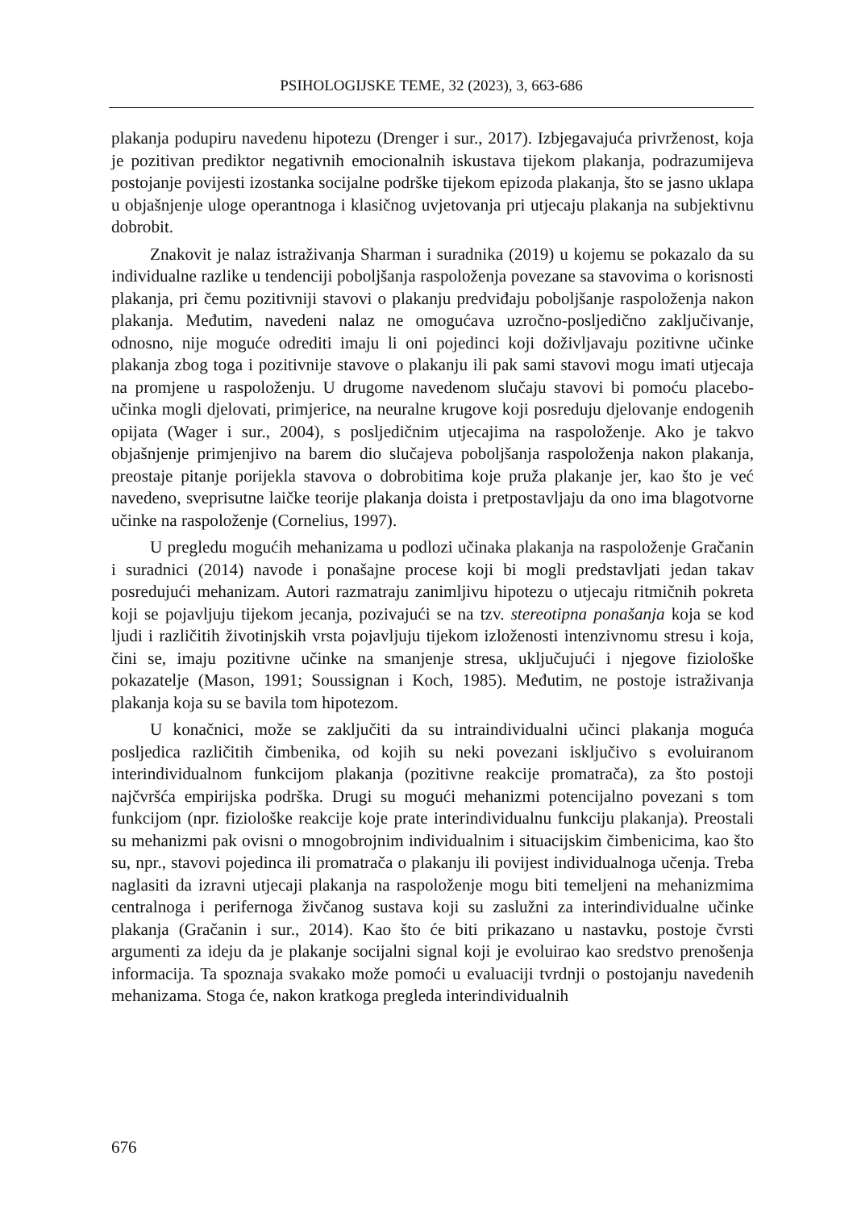PSIHOLOGIJSKE TEME, 32 (2023), 3, 663-686
plakanja podupiru navedenu hipotezu (Drenger i sur., 2017). Izbjegavajuća privrženost, koja je pozitivan prediktor negativnih emocionalnih iskustava tijekom plakanja, podrazumijeva postojanje povijesti izostanka socijalne podrške tijekom epizoda plakanja, što se jasno uklapa u objašnjenje uloge operantnoga i klasičnog uvjetovanja pri utjecaju plakanja na subjektivnu dobrobit.
Znakovit je nalaz istraživanja Sharman i suradnika (2019) u kojemu se pokazalo da su individualne razlike u tendenciji poboljšanja raspoloženja povezane sa stavovima o korisnosti plakanja, pri čemu pozitivniji stavovi o plakanju predviđaju poboljšanje raspoloženja nakon plakanja. Međutim, navedeni nalaz ne omogućava uzročno-posljedično zaključivanje, odnosno, nije moguće odrediti imaju li oni pojedinci koji doživljavaju pozitivne učinke plakanja zbog toga i pozitivnije stavove o plakanju ili pak sami stavovi mogu imati utjecaja na promjene u raspoloženju. U drugome navedenom slučaju stavovi bi pomoću placebo-učinka mogli djelovati, primjerice, na neuralne krugove koji posreduju djelovanje endogenih opijata (Wager i sur., 2004), s posljedičnim utjecajima na raspoloženje. Ako je takvo objašnjenje primjenjivo na barem dio slučajeva poboljšanja raspoloženja nakon plakanja, preostaje pitanje porijekla stavova o dobrobitima koje pruža plakanje jer, kao što je već navedeno, sveprisutne laičke teorije plakanja doista i pretpostavljaju da ono ima blagotvorne učinke na raspoloženje (Cornelius, 1997).
U pregledu mogućih mehanizama u podlozi učinaka plakanja na raspoloženje Gračanin i suradnici (2014) navode i ponašajne procese koji bi mogli predstavljati jedan takav posredujući mehanizam. Autori razmatraju zanimljivu hipotezu o utjecaju ritmičnih pokreta koji se pojavljuju tijekom jecanja, pozivajući se na tzv. stereotipna ponašanja koja se kod ljudi i različitih životinjskih vrsta pojavljuju tijekom izloženosti intenzivnomu stresu i koja, čini se, imaju pozitivne učinke na smanjenje stresa, uključujući i njegove fiziološke pokazatelje (Mason, 1991; Soussignan i Koch, 1985). Međutim, ne postoje istraživanja plakanja koja su se bavila tom hipotezom.
U konačnici, može se zaključiti da su intraindividualni učinci plakanja moguća posljedica različitih čimbenika, od kojih su neki povezani isključivo s evoluiranom interindividualnom funkcijom plakanja (pozitivne reakcije promatrača), za što postoji najčvršća empirijska podrška. Drugi su mogući mehanizmi potencijalno povezani s tom funkcijom (npr. fiziološke reakcije koje prate interindividualnu funkciju plakanja). Preostali su mehanizmi pak ovisni o mnogobrojnim individualnim i situacijskim čimbenicima, kao što su, npr., stavovi pojedinca ili promatrača o plakanju ili povijest individualnoga učenja. Treba naglasiti da izravni utjecaji plakanja na raspoloženje mogu biti temeljeni na mehanizmima centralnoga i perifernoga živčanog sustava koji su zaslužni za interindividualne učinke plakanja (Gračanin i sur., 2014). Kao što će biti prikazano u nastavku, postoje čvrsti argumenti za ideju da je plakanje socijalni signal koji je evoluirao kao sredstvo prenošenja informacija. Ta spoznaja svakako može pomoći u evaluaciji tvrdnji o postojanju navedenih mehanizama. Stoga će, nakon kratkoga pregleda interindividualnih
676